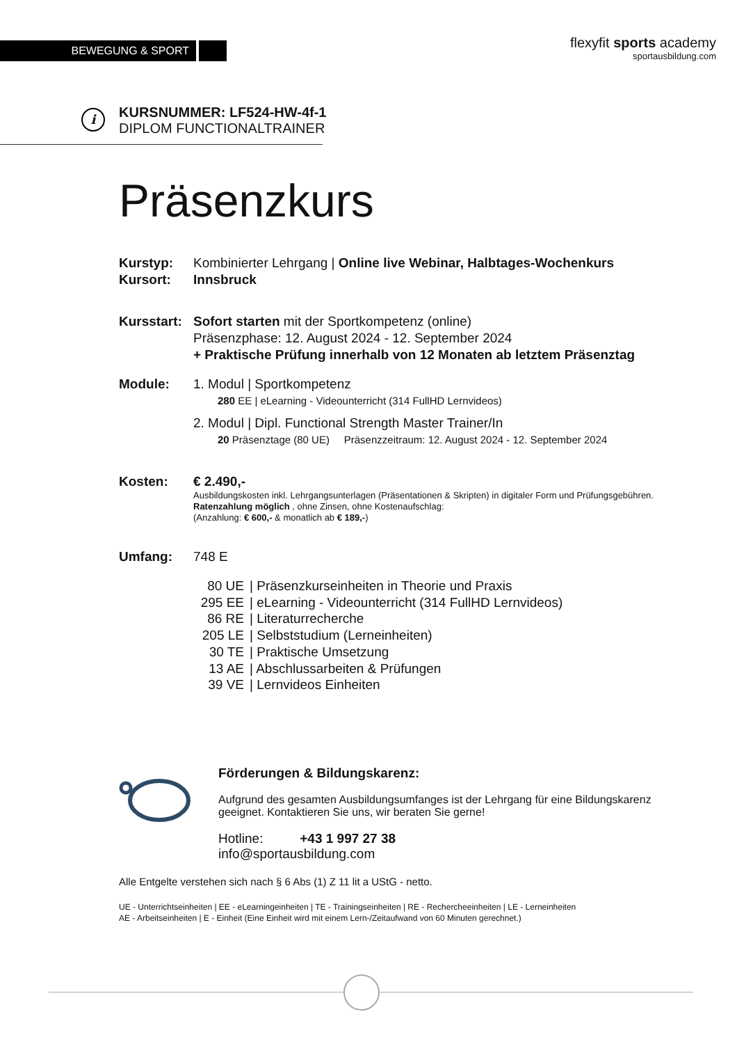BEWEGUNG & SPORT
flexyfit sports academy
sportausbildung.com
i
KURSNUMMER: LF524-HW-4f-1
DIPLOM FUNCTIONALTRAINER
Präsenzkurs
Kurstyp: Kombinierter Lehrgang | Online live Webinar, Halbtages-Wochenkurs
Kursort: Innsbruck
Kursstart:
Sofort starten mit der Sportkompetenz (online)
Präsenzphase: 12. August 2024 - 12. September 2024
+ Praktische Prüfung innerhalb von 12 Monaten ab letztem Präsenztag
Module: 1. Modul | Sportkompetenz
280 EE | eLearning - Videounterricht (314 FullHD Lernvideos)
2. Modul | Dipl. Functional Strength Master Trainer/In
20 Präsenztage (80 UE) Präsenzzeitraum: 12. August 2024 - 12. September 2024
Kosten: € 2.490,-
Ausbildungskosten inkl. Lehrgangsunterlagen (Präsentationen & Skripten) in digitaler Form und Prüfungsgebühren. Ratenzahlung möglich , ohne Zinsen, ohne Kostenaufschlag:
(Anzahlung: € 600,- & monatlich ab € 189,-)
Umfang: 748 E
| 80 UE | / Präsenzkurseinheiten in Theorie und Praxis |
| 295 EE | / eLearning - Videounterricht (314 FullHD Lernvideos) |
| 86 RE | / Literaturrecherche |
| 205 LE | / Selbststudium (Lerneinheiten) |
| 30 TE | / Praktische Umsetzung |
| 13 AE | / Abschlussarbeiten & Prüfungen |
| 39 VE | / Lernvideos Einheiten |
Förderungen & Bildungskarenz:
Aufgrund des gesamten Ausbildungsumfanges ist der Lehrgang für eine Bildungskarenz geeignet. Kontaktieren Sie uns, wir beraten Sie gerne!
Hotline: +43 1 997 27 38
info@sportausbildung.com
Alle Entgelte verstehen sich nach § 6 Abs (1) Z 11 lit a UStG - netto.
UE - Unterrichtseinheiten | EE - eLearningeinheiten | TE - Trainingseinheiten | RE - Rechercheeinheiten | LE - Lerneinheiten
AE - Arbeitseinheiten | E - Einheit (Eine Einheit wird mit einem Lern-/Zeitaufwand von 60 Minuten gerechnet.)